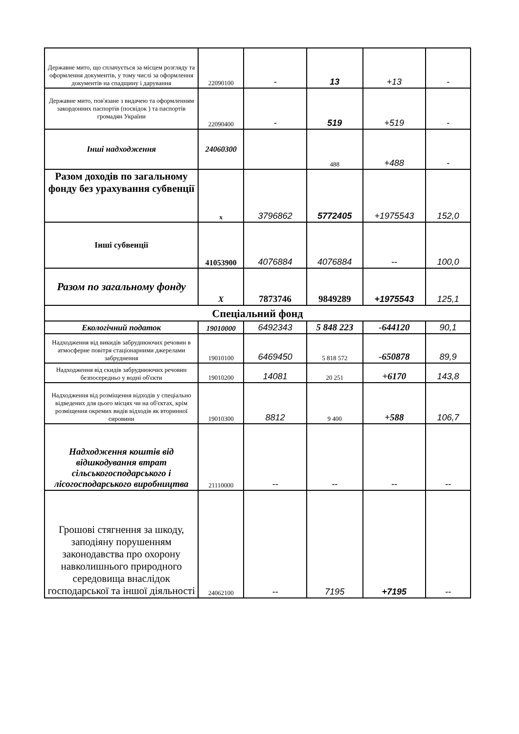| Державне мито, що сплачується за місцем розгляду та оформлення документів, у тому числі за оформлення документів на спадщину і дарування | 22090100 | - | 13 | +13 | - |
| Державне мито, пов'язане з видачею та оформленням закордонних паспортів (посвідок ) та паспортів громадян України | 22090400 | - | 519 | +519 | - |
| Інші надходження | 24060300 | | 488 | +488 | - |
| Разом доходів по загальному фонду без урахування субвенції | х | 3796862 | 5772405 | +1975543 | 152,0 |
| Інші субвенції | 41053900 | 4076884 | 4076884 | -- | 100,0 |
| Разом по загальному фонду | Х | 7873746 | 9849289 | +1975543 | 125,1 |
| Спеціальний фонд | | | | | |
| Екологічний податок | 19010000 | 6492343 | 5 848 223 | -644120 | 90,1 |
| Надходження від викидів забруднюючих речовин в атмосферне повітря стаціонарними джерелами забруднення | 19010100 | 6469450 | 5 818 572 | -650878 | 89,9 |
| Надходження від скидів забруднюючих речовин безпосередньо у водні об'єкти | 19010200 | 14081 | 20 251 | +6170 | 143,8 |
| Надходження від розміщення відходів у спеціально відведених для цього місцях чи на об'єктах, крім розміщення окремих видів відходів як вторинної сировини | 19010300 | 8812 | 9 400 | +588 | 106,7 |
| Надходження коштів від відшкодування втрат сільськогосподарського і лісогосподарського виробництва | 21110000 | -- | -- | -- | -- |
| Грошові стягнення за шкоду, заподіяну порушенням законодавства про охорону навколишнього природного середовища внаслідок господарської та іншої діяльності | 24062100 | -- | 7195 | +7195 | -- |